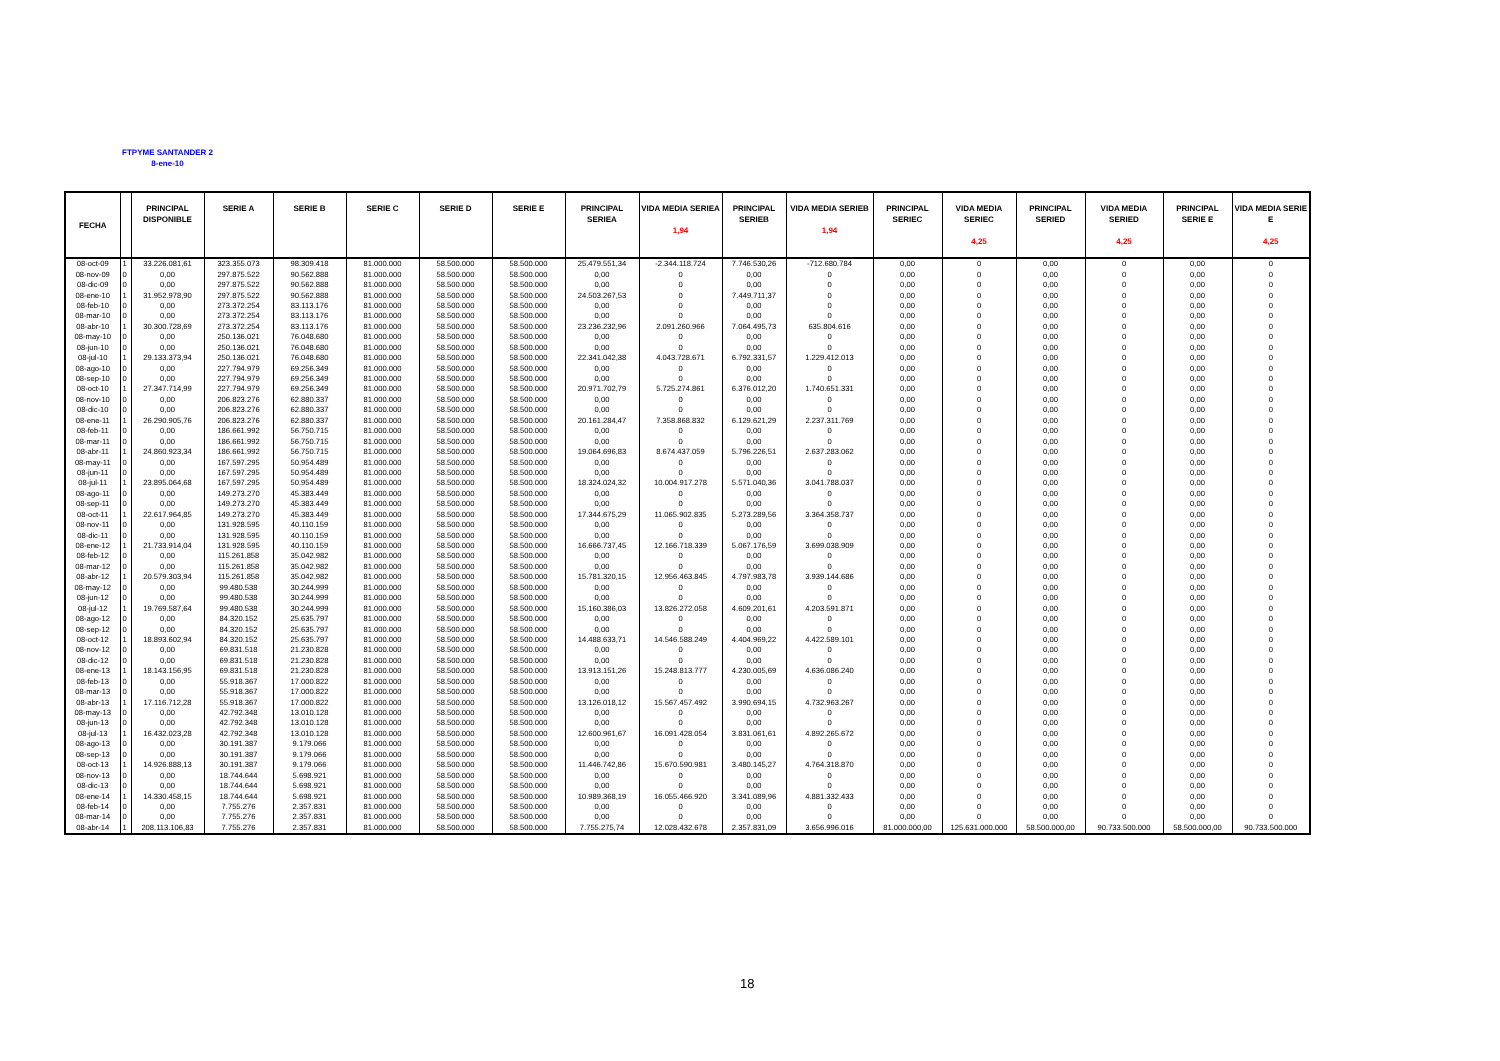FTPYME SANTANDER 2
8-ene-10
| FECHA | | PRINCIPAL DISPONIBLE | SERIE A | SERIE B | SERIE C | SERIE D | SERIE E | PRINCIPAL SERIEA | VIDA MEDIA SERIEA 1,94 | PRINCIPAL SERIEB | VIDA MEDIA SERIEB 1,94 | PRINCIPAL SERIEC | VIDA MEDIA SERIEC 4,25 | PRINCIPAL SERIED | VIDA MEDIA SERIED 4,25 | PRINCIPAL SERIE E | VIDA MEDIA SERIE E 4,25 |
| --- | --- | --- | --- | --- | --- | --- | --- | --- | --- | --- | --- | --- | --- | --- | --- | --- | --- |
| 08-oct-09 | 1 | 33.226.081,61 | 323.355.073 | 98.309.418 | 81.000.000 | 58.500.000 | 58.500.000 | 25.479.551,34 | -2.344.118.724 | 7.746.530,26 | -712.680.784 | 0,00 | 0 | 0,00 | 0 | 0,00 | 0 |
| 08-nov-09 | 0 | 0,00 | 297.875.522 | 90.562.888 | 81.000.000 | 58.500.000 | 58.500.000 | 0,00 | 0 | 0,00 | 0 | 0,00 | 0 | 0,00 | 0 | 0,00 | 0 |
| 08-dic-09 | 0 | 0,00 | 297.875.522 | 90.562.888 | 81.000.000 | 58.500.000 | 58.500.000 | 0,00 | 0 | 0,00 | 0 | 0,00 | 0 | 0,00 | 0 | 0,00 | 0 |
| 08-ene-10 | 1 | 31.952.978,90 | 297.875.522 | 90.562.888 | 81.000.000 | 58.500.000 | 58.500.000 | 24.503.267,53 | 0 | 7.449.711,37 | 0 | 0,00 | 0 | 0,00 | 0 | 0,00 | 0 |
| 08-feb-10 | 0 | 0,00 | 273.372.254 | 83.113.176 | 81.000.000 | 58.500.000 | 58.500.000 | 0,00 | 0 | 0,00 | 0 | 0,00 | 0 | 0,00 | 0 | 0,00 | 0 |
| 08-mar-10 | 0 | 0,00 | 273.372.254 | 83.113.176 | 81.000.000 | 58.500.000 | 58.500.000 | 0,00 | 0 | 0,00 | 0 | 0,00 | 0 | 0,00 | 0 | 0,00 | 0 |
| 08-abr-10 | 1 | 30.300.728,69 | 273.372.254 | 83.113.176 | 81.000.000 | 58.500.000 | 58.500.000 | 23.236.232,96 | 2.091.260.966 | 7.064.495,73 | 635.804.616 | 0,00 | 0 | 0,00 | 0 | 0,00 | 0 |
| 08-may-10 | 0 | 0,00 | 250.136.021 | 76.048.680 | 81.000.000 | 58.500.000 | 58.500.000 | 0,00 | 0 | 0,00 | 0 | 0,00 | 0 | 0,00 | 0 | 0,00 | 0 |
| 08-jun-10 | 0 | 0,00 | 250.136.021 | 76.048.680 | 81.000.000 | 58.500.000 | 58.500.000 | 0,00 | 0 | 0,00 | 0 | 0,00 | 0 | 0,00 | 0 | 0,00 | 0 |
| 08-jul-10 | 1 | 29.133.373,94 | 250.136.021 | 76.048.680 | 81.000.000 | 58.500.000 | 58.500.000 | 22.341.042,38 | 4.043.728.671 | 6.792.331,57 | 1.229.412.013 | 0,00 | 0 | 0,00 | 0 | 0,00 | 0 |
| 08-ago-10 | 0 | 0,00 | 227.794.979 | 69.256.349 | 81.000.000 | 58.500.000 | 58.500.000 | 0,00 | 0 | 0,00 | 0 | 0,00 | 0 | 0,00 | 0 | 0,00 | 0 |
| 08-sep-10 | 0 | 0,00 | 227.794.979 | 69.256.349 | 81.000.000 | 58.500.000 | 58.500.000 | 0,00 | 0 | 0,00 | 0 | 0,00 | 0 | 0,00 | 0 | 0,00 | 0 |
| 08-oct-10 | 1 | 27.347.714,99 | 227.794.979 | 69.256.349 | 81.000.000 | 58.500.000 | 58.500.000 | 20.971.702,79 | 5.725.274.861 | 6.376.012,20 | 1.740.651.331 | 0,00 | 0 | 0,00 | 0 | 0,00 | 0 |
| 08-nov-10 | 0 | 0,00 | 206.823.276 | 62.880.337 | 81.000.000 | 58.500.000 | 58.500.000 | 0,00 | 0 | 0,00 | 0 | 0,00 | 0 | 0,00 | 0 | 0,00 | 0 |
| 08-dic-10 | 0 | 0,00 | 206.823.276 | 62.880.337 | 81.000.000 | 58.500.000 | 58.500.000 | 0,00 | 0 | 0,00 | 0 | 0,00 | 0 | 0,00 | 0 | 0,00 | 0 |
| 08-ene-11 | 1 | 26.290.905,76 | 206.823.276 | 62.880.337 | 81.000.000 | 58.500.000 | 58.500.000 | 20.161.284,47 | 7.358.868.832 | 6.129.621,29 | 2.237.311.769 | 0,00 | 0 | 0,00 | 0 | 0,00 | 0 |
| 08-feb-11 | 0 | 0,00 | 186.661.992 | 56.750.715 | 81.000.000 | 58.500.000 | 58.500.000 | 0,00 | 0 | 0,00 | 0 | 0,00 | 0 | 0,00 | 0 | 0,00 | 0 |
| 08-mar-11 | 0 | 0,00 | 186.661.992 | 56.750.715 | 81.000.000 | 58.500.000 | 58.500.000 | 0,00 | 0 | 0,00 | 0 | 0,00 | 0 | 0,00 | 0 | 0,00 | 0 |
| 08-abr-11 | 1 | 24.860.923,34 | 186.661.992 | 56.750.715 | 81.000.000 | 58.500.000 | 58.500.000 | 19.064.696,83 | 8.674.437.059 | 5.796.226,51 | 2.637.283.062 | 0,00 | 0 | 0,00 | 0 | 0,00 | 0 |
| 08-may-11 | 0 | 0,00 | 167.597.295 | 50.954.489 | 81.000.000 | 58.500.000 | 58.500.000 | 0,00 | 0 | 0,00 | 0 | 0,00 | 0 | 0,00 | 0 | 0,00 | 0 |
| 08-jun-11 | 0 | 0,00 | 167.597.295 | 50.954.489 | 81.000.000 | 58.500.000 | 58.500.000 | 0,00 | 0 | 0,00 | 0 | 0,00 | 0 | 0,00 | 0 | 0,00 | 0 |
| 08-jul-11 | 1 | 23.895.064,68 | 167.597.295 | 50.954.489 | 81.000.000 | 58.500.000 | 58.500.000 | 18.324.024,32 | 10.004.917.278 | 5.571.040,36 | 3.041.788.037 | 0,00 | 0 | 0,00 | 0 | 0,00 | 0 |
| 08-ago-11 | 0 | 0,00 | 149.273.270 | 45.383.449 | 81.000.000 | 58.500.000 | 58.500.000 | 0,00 | 0 | 0,00 | 0 | 0,00 | 0 | 0,00 | 0 | 0,00 | 0 |
| 08-sep-11 | 0 | 0,00 | 149.273.270 | 45.383.449 | 81.000.000 | 58.500.000 | 58.500.000 | 0,00 | 0 | 0,00 | 0 | 0,00 | 0 | 0,00 | 0 | 0,00 | 0 |
| 08-oct-11 | 1 | 22.617.964,85 | 149.273.270 | 45.383.449 | 81.000.000 | 58.500.000 | 58.500.000 | 17.344.675,29 | 11.065.902.835 | 5.273.289,56 | 3.364.358.737 | 0,00 | 0 | 0,00 | 0 | 0,00 | 0 |
| 08-nov-11 | 0 | 0,00 | 131.928.595 | 40.110.159 | 81.000.000 | 58.500.000 | 58.500.000 | 0,00 | 0 | 0,00 | 0 | 0,00 | 0 | 0,00 | 0 | 0,00 | 0 |
| 08-dic-11 | 0 | 0,00 | 131.928.595 | 40.110.159 | 81.000.000 | 58.500.000 | 58.500.000 | 0,00 | 0 | 0,00 | 0 | 0,00 | 0 | 0,00 | 0 | 0,00 | 0 |
| 08-ene-12 | 1 | 21.733.914,04 | 131.928.595 | 40.110.159 | 81.000.000 | 58.500.000 | 58.500.000 | 16.666.737,45 | 12.166.718.339 | 5.067.176,59 | 3.699.038.909 | 0,00 | 0 | 0,00 | 0 | 0,00 | 0 |
| 08-feb-12 | 0 | 0,00 | 115.261.858 | 35.042.982 | 81.000.000 | 58.500.000 | 58.500.000 | 0,00 | 0 | 0,00 | 0 | 0,00 | 0 | 0,00 | 0 | 0,00 | 0 |
| 08-mar-12 | 0 | 0,00 | 115.261.858 | 35.042.982 | 81.000.000 | 58.500.000 | 58.500.000 | 0,00 | 0 | 0,00 | 0 | 0,00 | 0 | 0,00 | 0 | 0,00 | 0 |
| 08-abr-12 | 1 | 20.579.303,94 | 115.261.858 | 35.042.982 | 81.000.000 | 58.500.000 | 58.500.000 | 15.781.320,15 | 12.956.463.845 | 4.797.983,78 | 3.939.144.686 | 0,00 | 0 | 0,00 | 0 | 0,00 | 0 |
| 08-may-12 | 0 | 0,00 | 99.480.538 | 30.244.999 | 81.000.000 | 58.500.000 | 58.500.000 | 0,00 | 0 | 0,00 | 0 | 0,00 | 0 | 0,00 | 0 | 0,00 | 0 |
| 08-jun-12 | 0 | 0,00 | 99.480.538 | 30.244.999 | 81.000.000 | 58.500.000 | 58.500.000 | 0,00 | 0 | 0,00 | 0 | 0,00 | 0 | 0,00 | 0 | 0,00 | 0 |
| 08-jul-12 | 1 | 19.769.587,64 | 99.480.538 | 30.244.999 | 81.000.000 | 58.500.000 | 58.500.000 | 15.160.386,03 | 13.826.272.058 | 4.609.201,61 | 4.203.591.871 | 0,00 | 0 | 0,00 | 0 | 0,00 | 0 |
| 08-ago-12 | 0 | 0,00 | 84.320.152 | 25.635.797 | 81.000.000 | 58.500.000 | 58.500.000 | 0,00 | 0 | 0,00 | 0 | 0,00 | 0 | 0,00 | 0 | 0,00 | 0 |
| 08-sep-12 | 0 | 0,00 | 84.320.152 | 25.635.797 | 81.000.000 | 58.500.000 | 58.500.000 | 0,00 | 0 | 0,00 | 0 | 0,00 | 0 | 0,00 | 0 | 0,00 | 0 |
| 08-oct-12 | 1 | 18.893.602,94 | 84.320.152 | 25.635.797 | 81.000.000 | 58.500.000 | 58.500.000 | 14.488.633,71 | 14.546.588.249 | 4.404.969,22 | 4.422.589.101 | 0,00 | 0 | 0,00 | 0 | 0,00 | 0 |
| 08-nov-12 | 0 | 0,00 | 69.831.518 | 21.230.828 | 81.000.000 | 58.500.000 | 58.500.000 | 0,00 | 0 | 0,00 | 0 | 0,00 | 0 | 0,00 | 0 | 0,00 | 0 |
| 08-dic-12 | 0 | 0,00 | 69.831.518 | 21.230.828 | 81.000.000 | 58.500.000 | 58.500.000 | 0,00 | 0 | 0,00 | 0 | 0,00 | 0 | 0,00 | 0 | 0,00 | 0 |
| 08-ene-13 | 1 | 18.143.156,95 | 69.831.518 | 21.230.828 | 81.000.000 | 58.500.000 | 58.500.000 | 13.913.151,26 | 15.248.813.777 | 4.230.005,69 | 4.636.086.240 | 0,00 | 0 | 0,00 | 0 | 0,00 | 0 |
| 08-feb-13 | 0 | 0,00 | 55.918.367 | 17.000.822 | 81.000.000 | 58.500.000 | 58.500.000 | 0,00 | 0 | 0,00 | 0 | 0,00 | 0 | 0,00 | 0 | 0,00 | 0 |
| 08-mar-13 | 0 | 0,00 | 55.918.367 | 17.000.822 | 81.000.000 | 58.500.000 | 58.500.000 | 0,00 | 0 | 0,00 | 0 | 0,00 | 0 | 0,00 | 0 | 0,00 | 0 |
| 08-abr-13 | 1 | 17.116.712,28 | 55.918.367 | 17.000.822 | 81.000.000 | 58.500.000 | 58.500.000 | 13.126.018,12 | 15.567.457.492 | 3.990.694,15 | 4.732.963.267 | 0,00 | 0 | 0,00 | 0 | 0,00 | 0 |
| 08-may-13 | 0 | 0,00 | 42.792.348 | 13.010.128 | 81.000.000 | 58.500.000 | 58.500.000 | 0,00 | 0 | 0,00 | 0 | 0,00 | 0 | 0,00 | 0 | 0,00 | 0 |
| 08-jun-13 | 0 | 0,00 | 42.792.348 | 13.010.128 | 81.000.000 | 58.500.000 | 58.500.000 | 0,00 | 0 | 0,00 | 0 | 0,00 | 0 | 0,00 | 0 | 0,00 | 0 |
| 08-jul-13 | 1 | 16.432.023,28 | 42.792.348 | 13.010.128 | 81.000.000 | 58.500.000 | 58.500.000 | 12.600.961,67 | 16.091.428.054 | 3.831.061,61 | 4.892.265.672 | 0,00 | 0 | 0,00 | 0 | 0,00 | 0 |
| 08-ago-13 | 0 | 0,00 | 30.191.387 | 9.179.066 | 81.000.000 | 58.500.000 | 58.500.000 | 0,00 | 0 | 0,00 | 0 | 0,00 | 0 | 0,00 | 0 | 0,00 | 0 |
| 08-sep-13 | 0 | 0,00 | 30.191.387 | 9.179.066 | 81.000.000 | 58.500.000 | 58.500.000 | 0,00 | 0 | 0,00 | 0 | 0,00 | 0 | 0,00 | 0 | 0,00 | 0 |
| 08-oct-13 | 1 | 14.926.888,13 | 30.191.387 | 9.179.066 | 81.000.000 | 58.500.000 | 58.500.000 | 11.446.742,86 | 15.670.590.981 | 3.480.145,27 | 4.764.318.870 | 0,00 | 0 | 0,00 | 0 | 0,00 | 0 |
| 08-nov-13 | 0 | 0,00 | 18.744.644 | 5.698.921 | 81.000.000 | 58.500.000 | 58.500.000 | 0,00 | 0 | 0,00 | 0 | 0,00 | 0 | 0,00 | 0 | 0,00 | 0 |
| 08-dic-13 | 0 | 0,00 | 18.744.644 | 5.698.921 | 81.000.000 | 58.500.000 | 58.500.000 | 0,00 | 0 | 0,00 | 0 | 0,00 | 0 | 0,00 | 0 | 0,00 | 0 |
| 08-ene-14 | 1 | 14.330.458,15 | 18.744.644 | 5.698.921 | 81.000.000 | 58.500.000 | 58.500.000 | 10.989.368,19 | 16.055.466.920 | 3.341.089,96 | 4.881.332.433 | 0,00 | 0 | 0,00 | 0 | 0,00 | 0 |
| 08-feb-14 | 0 | 0,00 | 7.755.276 | 2.357.831 | 81.000.000 | 58.500.000 | 58.500.000 | 0,00 | 0 | 0,00 | 0 | 0,00 | 0 | 0,00 | 0 | 0,00 | 0 |
| 08-mar-14 | 0 | 0,00 | 7.755.276 | 2.357.831 | 81.000.000 | 58.500.000 | 58.500.000 | 0,00 | 0 | 0,00 | 0 | 0,00 | 0 | 0,00 | 0 | 0,00 | 0 |
| 08-abr-14 | 1 | 208.113.106,83 | 7.755.276 | 2.357.831 | 81.000.000 | 58.500.000 | 58.500.000 | 7.755.275,74 | 12.028.432.678 | 2.357.831,09 | 3.656.996.016 | 81.000.000,00 | 125.631.000.000 | 58.500.000,00 | 90.733.500.000 | 58.500.000,00 | 90.733.500.000 |
18